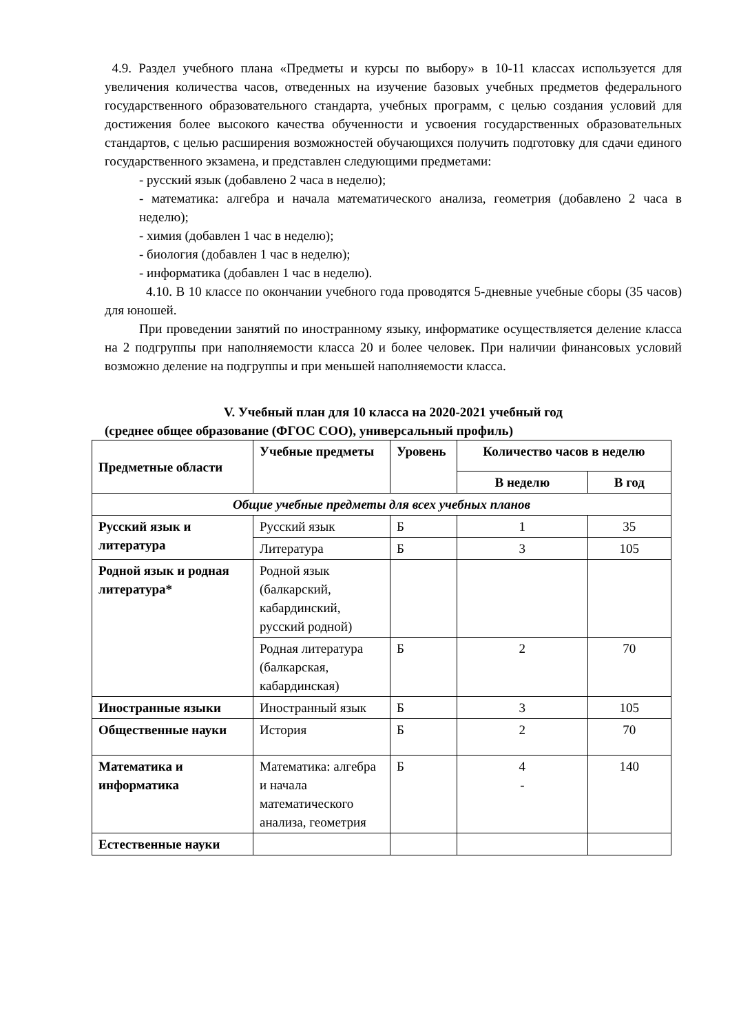4.9. Раздел учебного плана «Предметы и курсы по выбору» в 10-11 классах используется для увеличения количества часов, отведенных на изучение базовых учебных предметов федерального государственного образовательного стандарта, учебных программ, с целью создания условий для достижения более высокого качества обученности и усвоения государственных образовательных стандартов, с целью расширения возможностей обучающихся получить подготовку для сдачи единого государственного экзамена, и представлен следующими предметами:
- русский язык (добавлено 2 часа в неделю);
- математика: алгебра и начала математического анализа, геометрия (добавлено 2 часа в неделю);
- химия (добавлен 1 час в неделю);
- биология (добавлен 1 час в неделю);
- информатика (добавлен 1 час в неделю).
4.10. В 10 классе по окончании учебного года проводятся 5-дневные учебные сборы (35 часов) для юношей.
При проведении занятий по иностранному языку, информатике осуществляется деление класса на 2 подгруппы при наполняемости класса 20 и более человек. При наличии финансовых условий возможно деление на подгруппы и при меньшей наполняемости класса.
V. Учебный план для 10 класса на 2020-2021 учебный год
(среднее общее образование (ФГОС СОО), универсальный профиль)
| Предметные области | Учебные предметы | Уровень | Количество часов в неделю | |
| --- | --- | --- | --- | --- |
| | | | В неделю | В год |
| Общие учебные предметы для всех учебных планов | | | | |
| Русский язык и литература | Русский язык | Б | 1 | 35 |
| | Литература | Б | 3 | 105 |
| Родной язык и родная литература* | Родной язык (балкарский, кабардинский, русский родной) | | | |
| | Родная литература (балкарская, кабардинская) | Б | 2 | 70 |
| Иностранные языки | Иностранный язык | Б | 3 | 105 |
| Общественные науки | История | Б | 2 | 70 |
| Математика и информатика | Математика: алгебра и начала математического анализа, геометрия | Б | 4 - | 140 |
| Естественные науки | | | | |